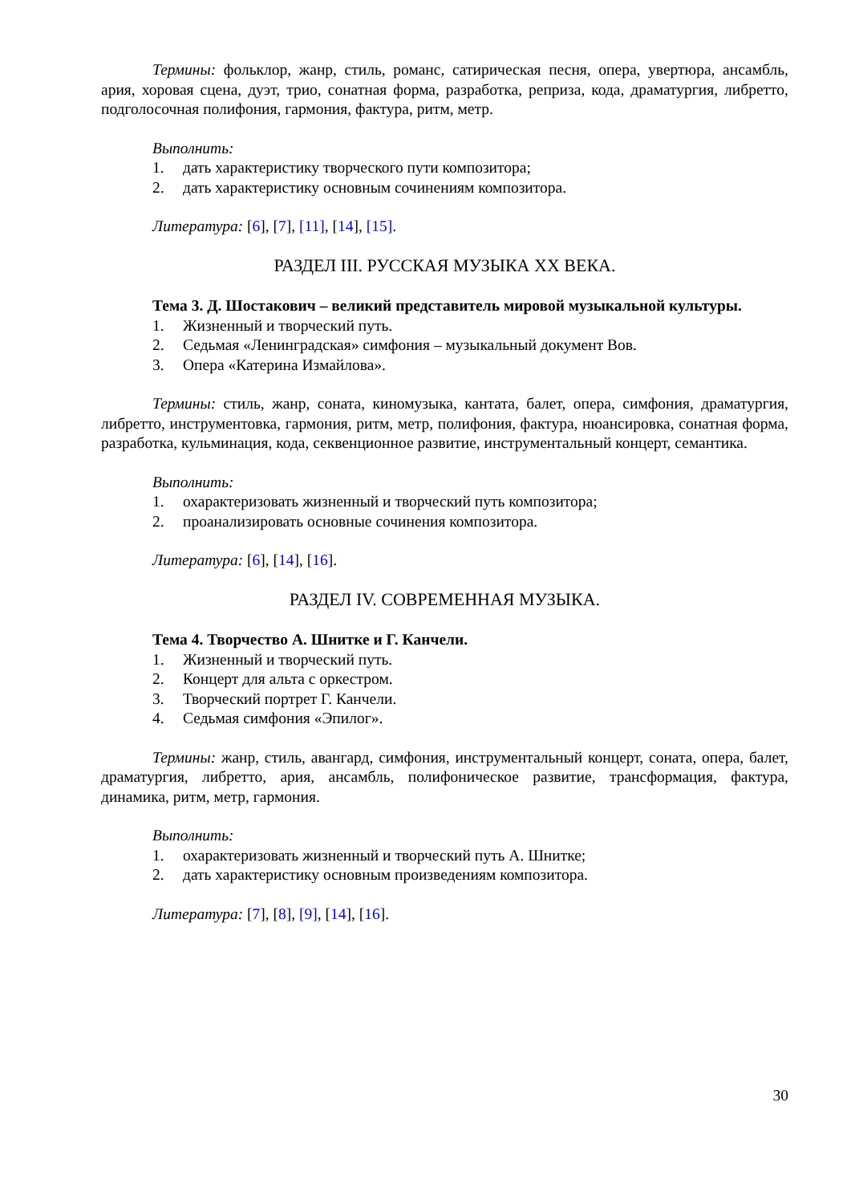Термины: фольклор, жанр, стиль, романс, сатирическая песня, опера, увертюра, ансамбль, ария, хоровая сцена, дуэт, трио, сонатная форма, разработка, реприза, кода, драматургия, либретто, подголосочная полифония, гармония, фактура, ритм, метр.
Выполнить:
1. дать характеристику творческого пути композитора;
2. дать характеристику основным сочинениям композитора.
Литература: [6], [7], [11], [14], [15].
РАЗДЕЛ III. РУССКАЯ МУЗЫКА XX ВЕКА.
Тема 3. Д. Шостакович – великий представитель мировой музыкальной культуры.
1. Жизненный и творческий путь.
2. Седьмая «Ленинградская» симфония – музыкальный документ Вов.
3. Опера «Катерина Измайлова».
Термины: стиль, жанр, соната, киномузыка, кантата, балет, опера, симфония, драматургия, либретто, инструментовка, гармония, ритм, метр, полифония, фактура, нюансировка, сонатная форма, разработка, кульминация, кода, секвенционное развитие, инструментальный концерт, семантика.
Выполнить:
1. охарактеризовать жизненный и творческий путь композитора;
2. проанализировать основные сочинения композитора.
Литература: [6], [14], [16].
РАЗДЕЛ IV. СОВРЕМЕННАЯ МУЗЫКА.
Тема 4. Творчество А. Шнитке и Г. Канчели.
1. Жизненный и творческий путь.
2. Концерт для альта с оркестром.
3. Творческий портрет Г. Канчели.
4. Седьмая симфония «Эпилог».
Термины: жанр, стиль, авангард, симфония, инструментальный концерт, соната, опера, балет, драматургия, либретто, ария, ансамбль, полифоническое развитие, трансформация, фактура, динамика, ритм, метр, гармония.
Выполнить:
1. охарактеризовать жизненный и творческий путь А. Шнитке;
2. дать характеристику основным произведениям композитора.
Литература: [7], [8], [9], [14], [16].
30